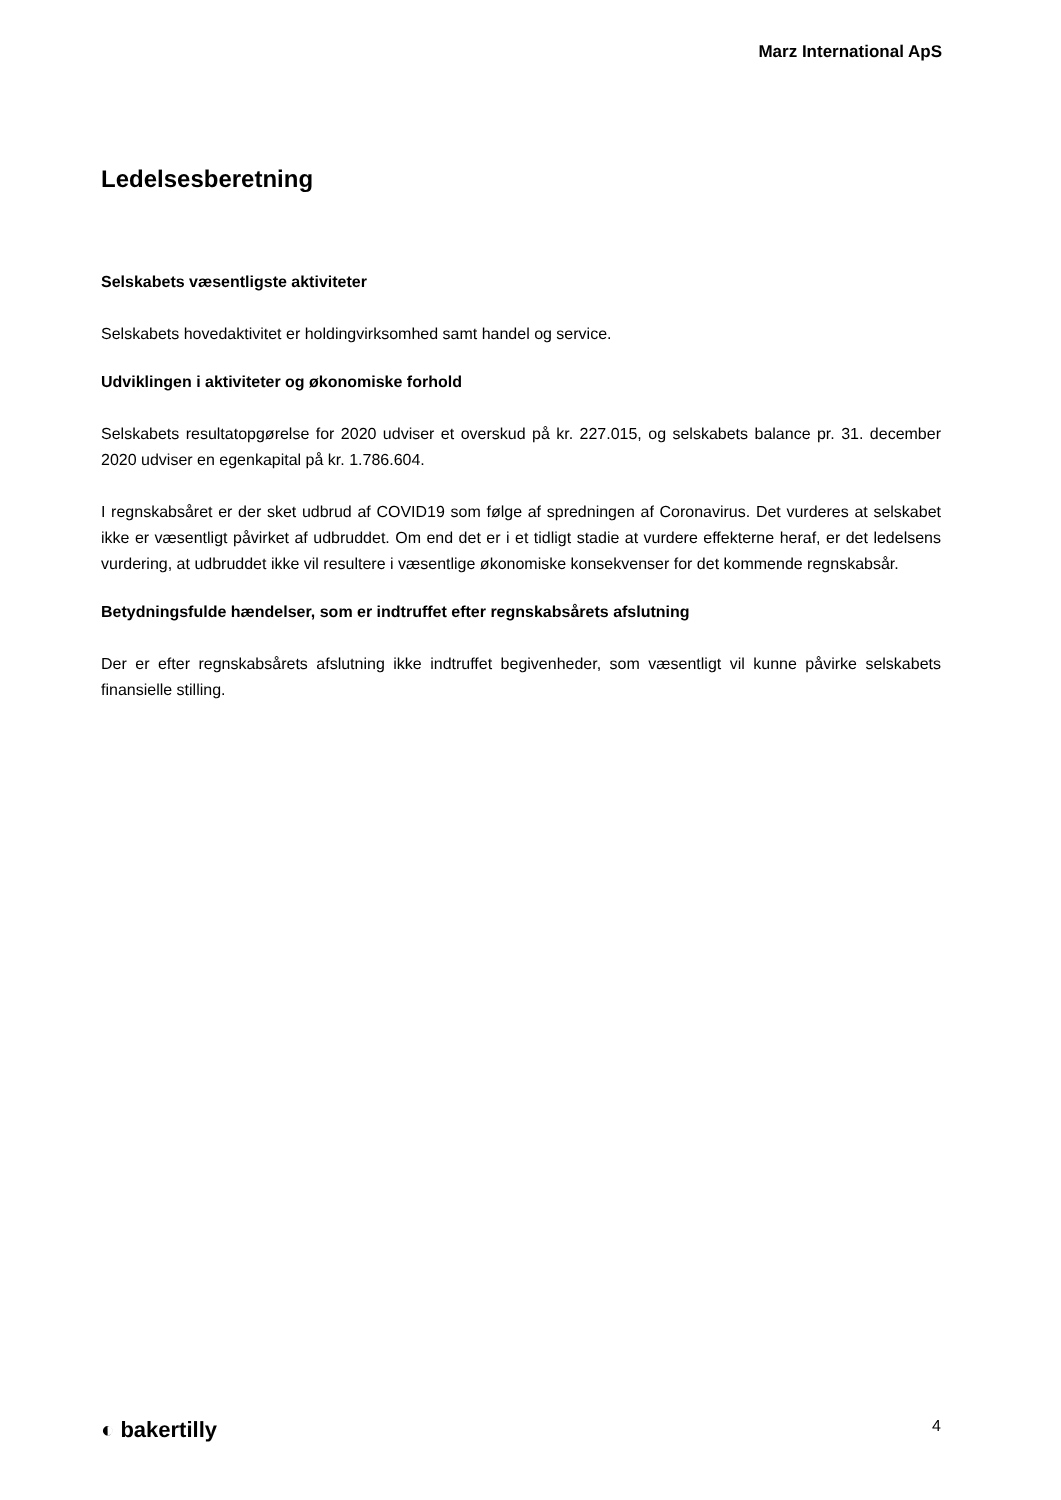Marz International ApS
Ledelsesberetning
Selskabets væsentligste aktiviteter
Selskabets hovedaktivitet er holdingvirksomhed samt handel og service.
Udviklingen i aktiviteter og økonomiske forhold
Selskabets resultatopgørelse for 2020 udviser et overskud på kr. 227.015, og selskabets balance pr. 31. december 2020 udviser en egenkapital på kr. 1.786.604.
I regnskabsåret er der sket udbrud af COVID19 som følge af spredningen af Coronavirus. Det vurderes at selskabet ikke er væsentligt påvirket af udbruddet. Om end det er i et tidligt stadie at vurdere effekterne heraf, er det ledelsens vurdering, at udbruddet ikke vil resultere i væsentlige økonomiske konsekvenser for det kommende regnskabsår.
Betydningsfulde hændelser, som er indtruffet efter regnskabsårets afslutning
Der er efter regnskabsårets afslutning ikke indtruffet begivenheder, som væsentligt vil kunne påvirke selskabets finansielle stilling.
◐ bakertilly 4